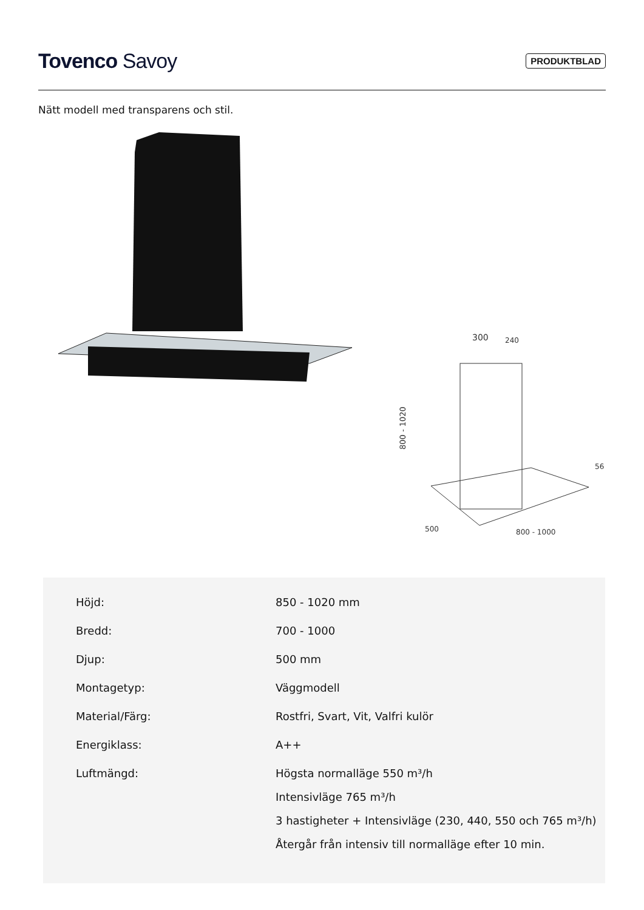Tovenco Savoy
PRODUKTBLAD
Nätt modell med transparens och stil.
300
240
800 - 1020
56
500
800 - 1000
| Höjd: | 850 - 1020 mm |
| Bredd: | 700 - 1000 |
| Djup: | 500 mm |
| Montagetyp: | Väggmodell |
| Material/Färg: | Rostfri, Svart, Vit, Valfri kulör |
| Energiklass: | A++ |
| Luftmängd: | Högsta normalläge 550 m³/h Intensivläge 765 m³/h 3 hastigheter + Intensivläge (230, 440, 550 och 765 m³/h) Återgår från intensiv till normalläge efter 10 min. |